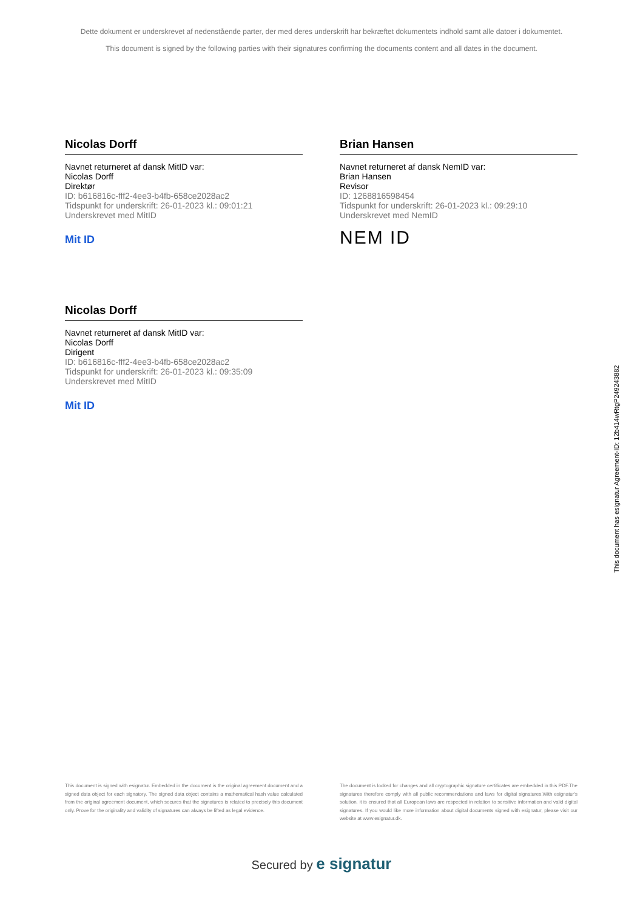Dette dokument er underskrevet af nedenstående parter, der med deres underskrift har bekræftet dokumentets indhold samt alle datoer i dokumentet.
This document is signed by the following parties with their signatures confirming the documents content and all dates in the document.
Nicolas Dorff
Navnet returneret af dansk MitID var:
Nicolas Dorff
Direktør
ID: b616816c-fff2-4ee3-b4fb-658ce2028ac2
Tidspunkt for underskrift: 26-01-2023 kl.: 09:01:21
Underskrevet med MitID
Mit ID
Brian Hansen
Navnet returneret af dansk NemID var:
Brian Hansen
Revisor
ID: 1268816598454
Tidspunkt for underskrift: 26-01-2023 kl.: 09:29:10
Underskrevet med NemID
NEM ID
Nicolas Dorff
Navnet returneret af dansk MitID var:
Nicolas Dorff
Dirigent
ID: b616816c-fff2-4ee3-b4fb-658ce2028ac2
Tidspunkt for underskrift: 26-01-2023 kl.: 09:35:09
Underskrevet med MitID
Mit ID
This document has esignatur Agreement-ID: 12b414wRtgP249243882
This document is signed with esignatur. Embedded in the document is the original agreement document and a signed data object for each signatory. The signed data object contains a mathematical hash value calculated from the original agreement document, which secures that the signatures is related to precisely this document only. Prove for the originality and validity of signatures can always be lifted as legal evidence.
The document is locked for changes and all cryptographic signature certificates are embedded in this PDF.The signatures therefore comply with all public recommendations and laws for digital signatures.With esignatur's solution, it is ensured that all European laws are respected in relation to sensitive information and valid digital signatures. If you would like more information about digital documents signed with esignatur, please visit our website at www.esignatur.dk.
Secured by e signatur